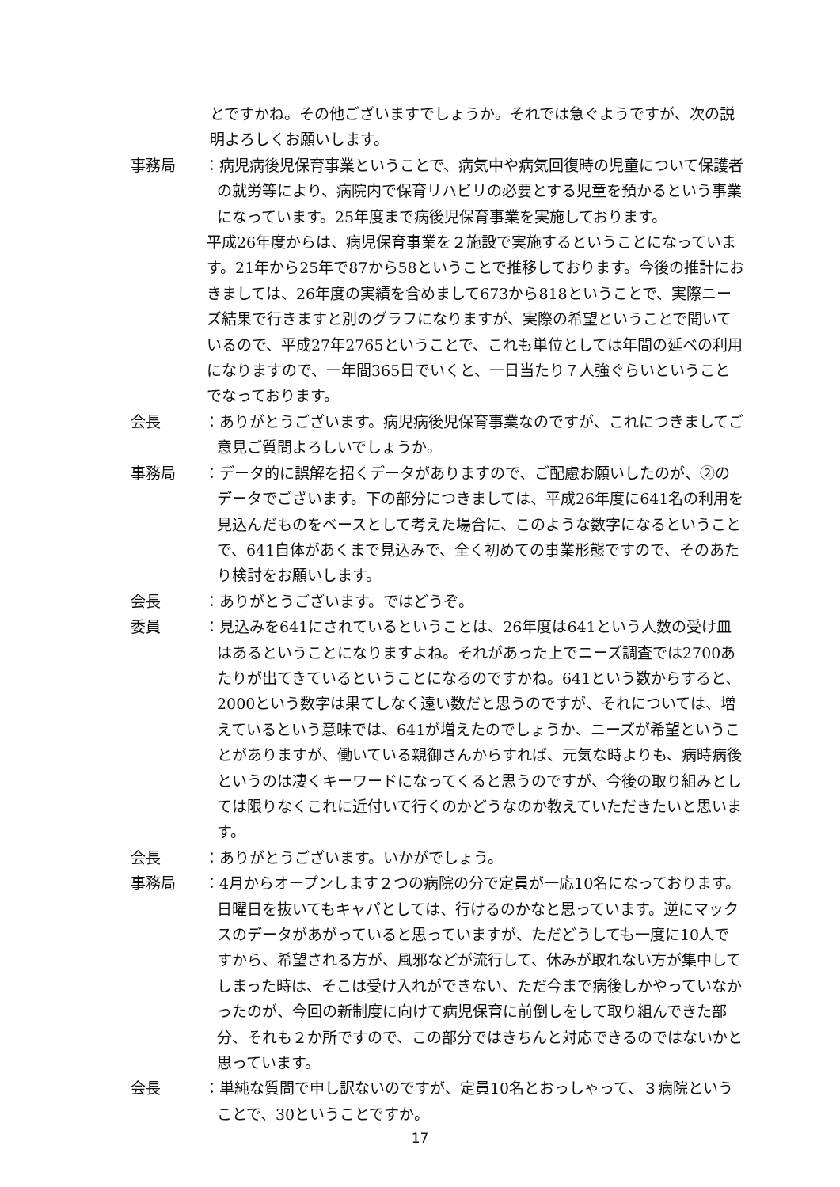とですかね。その他ございますでしょうか。それでは急ぐようですが、次の説明よろしくお願いします。
事務局 ：病児病後児保育事業ということで、病気中や病気回復時の児童について保護者の就労等により、病院内で保育リハビリの必要とする児童を預かるという事業になっています。25年度まで病後児保育事業を実施しております。
平成26年度からは、病児保育事業を２施設で実施するということになっています。21年から25年で87から58ということで推移しております。今後の推計におきましては、26年度の実績を含めまして673から818ということで、実際ニーズ結果で行きますと別のグラフになりますが、実際の希望ということで聞いているので、平成27年2765ということで、これも単位としては年間の延べの利用になりますので、一年間365日でいくと、一日当たり７人強ぐらいということでなっております。
会長 ：ありがとうございます。病児病後児保育事業なのですが、これにつきましてご意見ご質問よろしいでしょうか。
事務局 ：データ的に誤解を招くデータがありますので、ご配慮お願いしたのが、②のデータでございます。下の部分につきましては、平成26年度に641名の利用を見込んだものをベースとして考えた場合に、このような数字になるということで、641自体があくまで見込みで、全く初めての事業形態ですので、そのあたり検討をお願いします。
会長 ：ありがとうございます。ではどうぞ。
委員 ：見込みを641にされているということは、26年度は641という人数の受け皿はあるということになりますよね。それがあった上でニーズ調査では2700あたりが出てきているということになるのですかね。641という数からすると、2000という数字は果てしなく遠い数だと思うのですが、それについては、増えているという意味では、641が増えたのでしょうか、ニーズが希望ということがありますが、働いている親御さんからすれば、元気な時よりも、病時病後というのは凄くキーワードになってくると思うのですが、今後の取り組みとしては限りなくこれに近付いて行くのかどうなのか教えていただきたいと思います。
会長 ：ありがとうございます。いかがでしょう。
事務局 ：4月からオープンします２つの病院の分で定員が一応10名になっております。日曜日を抜いてもキャパとしては、行けるのかなと思っています。逆にマックスのデータがあがっていると思っていますが、ただどうしても一度に10人ですから、希望される方が、風邪などが流行して、休みが取れない方が集中してしまった時は、そこは受け入れができない、ただ今まで病後しかやっていなかったのが、今回の新制度に向けて病児保育に前倒しをして取り組んできた部分、それも２か所ですので、この部分ではきちんと対応できるのではないかと思っています。
会長 ：単純な質問で申し訳ないのですが、定員10名とおっしゃって、３病院ということで、30ということですか。
17